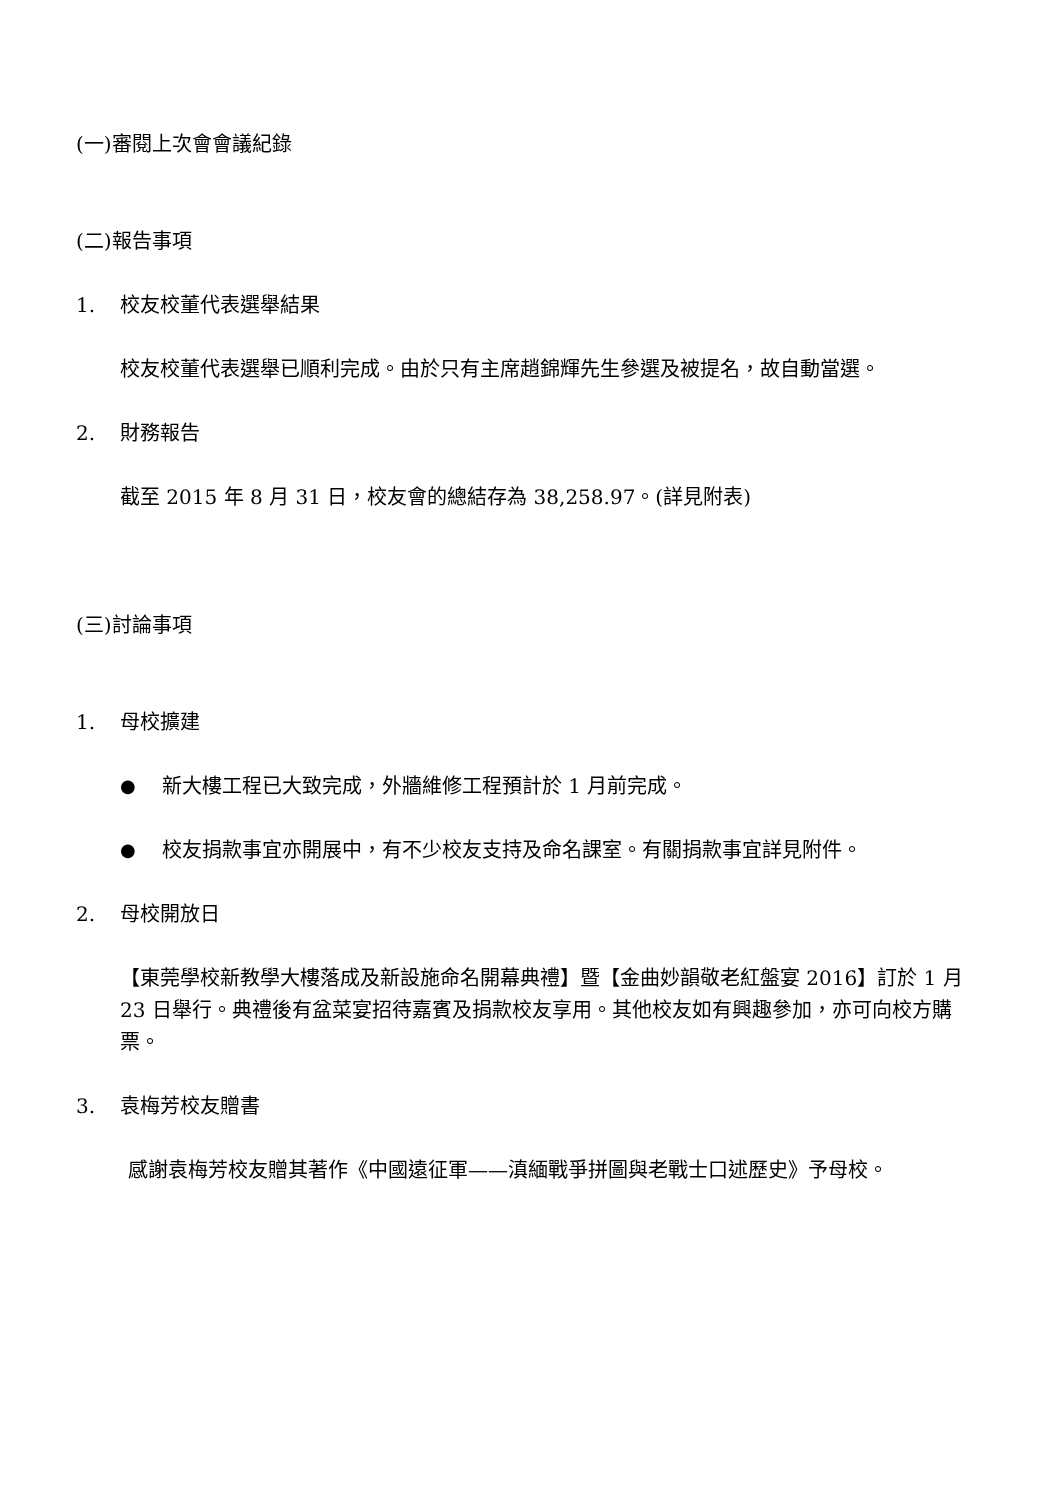(一)審閱上次會會議紀錄
(二)報告事項
1. 校友校董代表選舉結果
校友校董代表選舉已順利完成。由於只有主席趙錦輝先生參選及被提名，故自動當選。
2. 財務報告
截至 2015 年 8 月 31 日，校友會的總結存為 38,258.97。(詳見附表)
(三)討論事項
1. 母校擴建
● 新大樓工程已大致完成，外牆維修工程預計於 1 月前完成。
● 校友捐款事宜亦開展中，有不少校友支持及命名課室。有關捐款事宜詳見附件。
2. 母校開放日
【東莞學校新教學大樓落成及新設施命名開幕典禮】暨【金曲妙韻敬老紅盤宴 2016】訂於 1 月 23 日舉行。典禮後有盆菜宴招待嘉賓及捐款校友享用。其他校友如有興趣參加，亦可向校方購票。
3. 袁梅芳校友贈書
感謝袁梅芳校友贈其著作《中國遠征軍——滇緬戰爭拼圖與老戰士口述歷史》予母校。